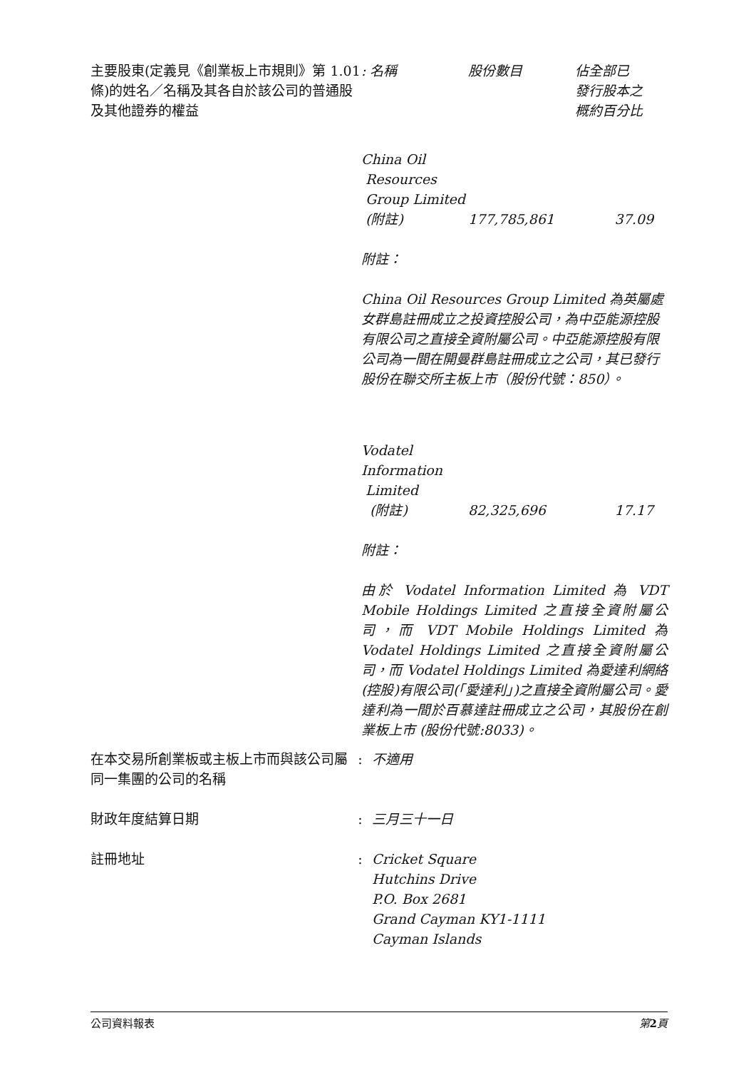主要股東(定義見《創業板上市規則》第 1.01 條)的姓名／名稱及其各自於該公司的普通股及其他證券的權益
| : 名稱 | 股份數目 | 佔全部已 發行股本之 概約百分比 |
| --- | --- | --- |
| China Oil Resources Group Limited (附註) | 177,785,861 | 37.09 |
附註：
China Oil Resources Group Limited 為英屬處女群島註冊成立之投資控股公司，為中亞能源控股有限公司之直接全資附屬公司。中亞能源控股有限公司為一間在開曼群島註冊成立之公司，其已發行股份在聯交所主板上市（股份代號：850）。
| Vodatel Information Limited (附註) | 82,325,696 | 17.17 |
附註：
由於 Vodatel Information Limited 為 VDT Mobile Holdings Limited 之直接全資附屬公司，而 VDT Mobile Holdings Limited 為 Vodatel Holdings Limited 之直接全資附屬公司，而 Vodatel Holdings Limited 為愛達利網絡(控股)有限公司(「愛達利」)之直接全資附屬公司。愛達利為一間於百慕達註冊成立之公司，其股份在創業板上市 (股份代號:8033)。
在本交易所創業板或主板上市而與該公司屬同一集團的公司的名稱
: 不適用
財政年度結算日期 : 三月三十一日
註冊地址 : Cricket Square
Hutchins Drive
P.O. Box 2681
Grand Cayman KY1-1111
Cayman Islands
公司資料報表 第 2 頁